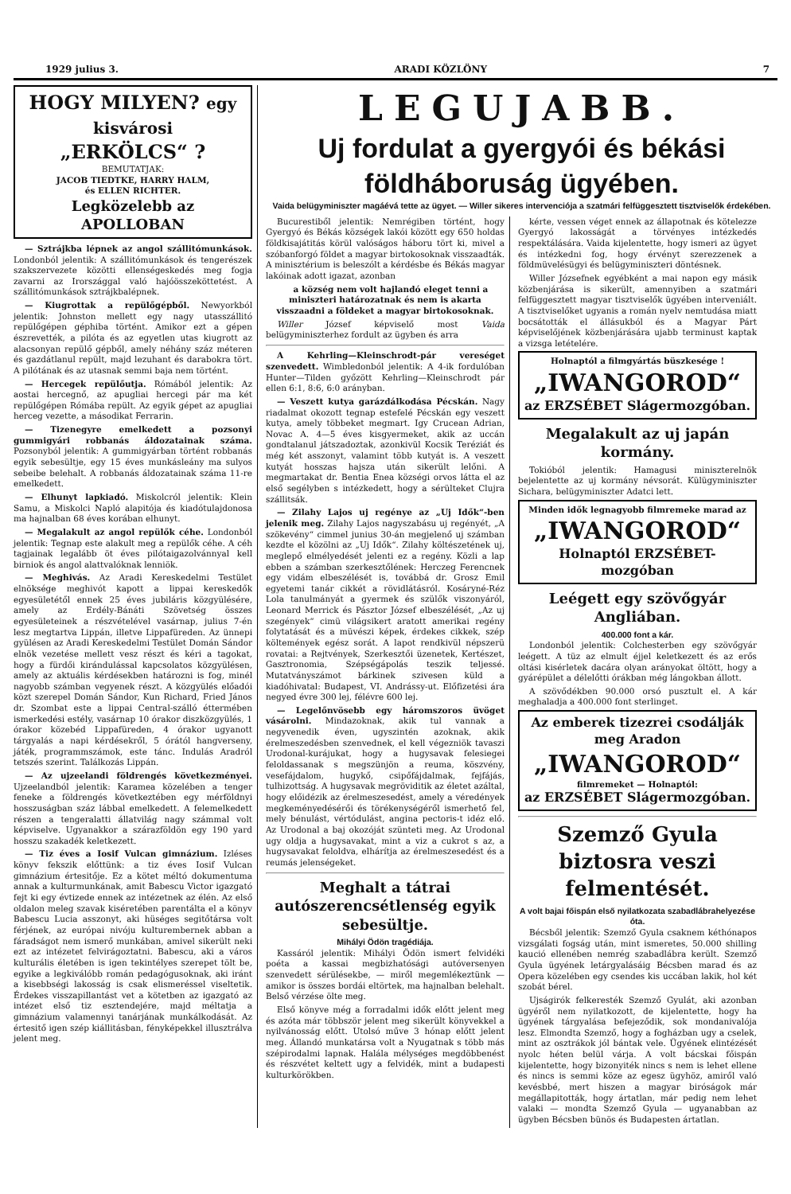1929 julius 3. ARADI KÖZLÖNY 7
HOGY MILYEN? egy kisvárosi
„ERKÖLCS“ ?
BEMUTATJAK:
JACOB TIEDTKE, HARRY HALM,
és ELLEN RICHTER.
Legközelebb az APOLLOBAN
— Sztrájkba lépnek az angol szállitómunkások. Londonból jelentik: A szállitómunkások és tengerészek szakszervezete közötti ellenségeskedés meg fogja zavarni az Irországgal való hajóösszeköttetést. A szállitómunkások sztrájkbalépnek.
— Kiugrottak a repülőgépből. Newyorkból jelentik: Johnston mellett egy nagy utasszállitó repülőgépen géphiba történt. Amikor ezt a gépen észrevették, a pilóta és az egyetlen utas kiugrott az alacsonyan repülő gépből, amely néhány száz méteren és gazdátlanul repült, majd lezuhant és darabokra tört. A pilótának és az utasnak semmi baja nem történt.
— Hercegek repülőutja. Rómából jelentik: Az aostai hercegnő, az apugliai hercegi pár ma két repülőgépen Rómába repült. Az egyik gépet az apugliai herceg vezette, a másodikat Ferrarin.
— Tizenegyre emelkedett a pozsonyi gummigyári robbanás áldozatainak száma. Pozsonyból jelentik: A gummigyárban történt robbanás egyik sebesültje, egy 15 éves munkásleány ma sulyos sebeibe belehalt. A robbanás áldozatainak száma 11-re emelkedett.
— Elhunyt lapkiadó. Miskolcról jelentik: Klein Samu, a Miskolci Napló alapitója és kiadótulajdonosa ma hajnalban 68 éves korában elhunyt.
— Megalakult az angol repülők céhe. Londonból jelentik: Tegnap este alakult meg a repülők céhe. A céh tagjainak legalább öt éves pilótaigazolvánnyal kell birniok és angol alattvalóknak lenniök.
— Meghivás. Az Aradi Kereskedelmi Testület elnöksége meghivót kapott a lippai kereskedők egyesületétől ennek 25 éves jubiláris közgyülésére, amely az Erdély-Bánáti Szövetség összes egyesületeinek a részvételével vasárnap, julius 7-én lesz megtartva Lippán, illetve Lippafüreden. Az ünnepi gyülésen az Aradi Kereskedelmi Testület Domán Sándor elnök vezetése mellett vesz részt és kéri a tagokat, hogy a fürdői kirándulással kapcsolatos közgyülésen, amely az aktuális kérdésekben határozni is fog, minél nagyobb számban vegyenek részt. A közgyülés előadói közt szerepel Domán Sándor, Kun Richard, Fried János dr. Szombat este a lippai Central-szálló éttermében ismerkedési estély, vasárnap 10 órakor diszközgyülés, 1 órakor közebéd Lippafüreden, 4 órakor ugyanott tárgyalás a napi kérdésekről, 5 órától hangverseny, játék, programmszámok, este tánc. Indulás Aradról tetszés szerint. Találkozás Lippán.
— Az ujzeelandi földrengés következményei. Ujzeelandból jelentik: Karamea közelében a tenger feneke a földrengés következtében egy mérföldnyi hosszuságban száz lábbal emelkedett. A felemelkedett részen a tengeralatti állatvilág nagy számmal volt képviselve. Ugyanakkor a szárazföldön egy 190 yard hosszu szakadék keletkezett.
— Tiz éves a Iosif Vulcan gimnázium. Izléses könyv fekszik előttünk: a tiz éves Iosif Vulcan gimnázium értesitője. Ez a kötet méltó dokumentuma annak a kulturmunkának, amit Babescu Victor igazgató fejt ki egy évtizede ennek az intézetnek az élén. Az első oldalon meleg szavak kiséretében parentálta el a könyv Babescu Lucia asszonyt, aki hüséges segitőtársa volt férjének, az európai nivóju kulturembernek abban a fáradságot nem ismerő munkában, amivel sikerült neki ezt az intézetet felvirágoztatni. Babescu, aki a város kulturális életében is igen tekintélyes szerepet tölt be, egyike a legkiválóbb román pedagógusoknak, aki iránt a kisebbségi lakosság is csak elismeréssel viseltetik. Érdekes visszapillantást vet a kötetben az igazgató az intézet első tiz esztendejére, majd méltatja a gimnázium valamennyi tanárjának munkálkodását. Az értesitő igen szép kiállitásban, fényképekkel illusztrálva jelent meg.
LEGUJABB.
Uj fordulat a gyergyói és békási földháboruság ügyében.
Vaida belügyminiszter magáévá tette az ügyet. — Willer sikeres intervenciója a szatmári felfüggesztett tisztviselők érdekében.
Bucurestiből jelentik: Nemrégiben történt, hogy Gyergyó és Békás községek lakói között egy 650 holdas földkisajátitás körül valóságos háboru tört ki, mivel a szóbanforgó földet a magyar birtokosoknak visszaadták. A minisztérium is beleszólt a kérdésbe és Békás magyar lakóinak adott igazat, azonban
a község nem volt hajlandó eleget tenni a miniszteri határozatnak és nem is akarta visszaadni a földeket a magyar birtokosoknak.
Willer József képviselő most Vaida belügyminiszterhez fordult az ügyben és arra
A Kehrling—Kleinschrodt-pár vereséget szenvedett. Wimbledonból jelentik: A 4-ik fordulóban Hunter—Tilden győzött Kehrling—Kleinschrodt pár ellen 6:1, 8:6, 6:0 arányban.
— Veszett kutya garázdálkodása Pécskán. Nagy riadalmat okozott tegnap estefelé Pécskán egy veszett kutya, amely többeket megmart. Igy Crucean Adrian, Novac A. 4—5 éves kisgyermeket, akik az uccán gondtalanul játszadoztak, azonkivül Kocsik Teréziát és még két asszonyt, valamint több kutyát is. A veszett kutyát hosszas hajsza után sikerült lelőni. A megmartakat dr. Bentia Enea községi orvos látta el az első segélyben s intézkedett, hogy a sérülteket Clujra szállitsák.
— Zilahy Lajos uj regénye az „Uj Idők“-ben jelenik meg. Zilahy Lajos nagyszabásu uj regényét, „A szökevény“ cimmel junius 30-án megjelenő uj számban kezdte el közölni az „Uj Idők“. Zilahy költészetének uj, meglepő elmélyedését jelenti ez a regény. Közli a lap ebben a számban szerkesztőlének: Herczeg Ferencnek egy vidám elbeszélését is, továbbá dr. Grosz Emil egyetemi tanár cikkét a rövidlátásról. Kosáryné-Réz Lola tanulmányát a gyermek és szülők viszonyáról, Leonard Merrick és Pásztor József elbeszélését, „Az uj szegények“ cimü világsikert aratott amerikai regény folytatását és a müvészi képek, érdekes cikkek, szép költemények egész sorát. A lapot rendkivül népszerü rovatai: a Rejtvények, Szerkesztői üzenetek, Kertészet, Gasztronomia, Szépségápolás teszik teljessé. Mutatványszámot bárkinek szivesen küld a kiadóhivatal: Budapest, VI. Andrássy-ut. Előfizetési ára negyed évre 300 lej, félévre 600 lej.
— Legelőnvösebb egy háromszoros üvöget vásárolni. Mindazoknak, akik tul vannak a negyvenedik éven, ugyszintén azoknak, akik érelmeszedésben szenvednek, el kell végezniök tavaszi Urodonal-kurájukat, hogy a hugysavak felesiegei feloldassanak s megszünjön a reuma, köszvény, vesefájdalom, hugykő, csipőfájdalmak, fejfájás, tulhizottság. A hugysavak megröviditik az életet azáltal, hogy előidézik az érelmeszesedést, amely a véredények megkeményedésérői és törékenységéről ismerhető fel, mely bénulást, vértódulást, angina pectoris-t idéz elő. Az Urodonal a baj okozóját szünteti meg. Az Urodonal ugy oldja a hugysavakat, mint a viz a cukrot s az, a hugysavakat feloldva, elhárítja az érelmeszesedést és a reumás jelenségeket.
Meghalt a tátrai autószerencsétlenség egyik sebesültje.
Mihályi Ödön tragédiája.
Kassáról jelentik: Mihályi Ödön ismert felvidéki poéta a kassai megbizhatósági autóversenyen szenvedett sérülésekbe, — miről megemlékeztünk — amikor is összes bordái eltörtek, ma hajnalban belehalt. Belső vérzése ölte meg.
Első könyve még a forradalmi idők előtt jelent meg és azóta már többször jelent meg sikerült könyvekkel a nyilvánosság előtt. Utolsó műve 3 hónap előtt jelent meg. Állandó munkatársa volt a Nyugatnak s több más szépirodalmi lapnak. Halála mélységes megdöbbenést és részvétet keltett ugy a felvidék, mint a budapesti kulturkörökben.
kérte, vessen véget ennek az állapotnak és kötelezze Gyergyó lakosságát a törvényes intézkedés respektálására. Vaida kijelentette, hogy ismeri az ügyet és intézkedni fog, hogy érvényt szerezzenek a földmüvelésügyi és belügyminiszteri döntésnek.
Willer Józsefnek egyébként a mai napon egy másik közbenjárása is sikerült, amennyiben a szatmári felfüggesztett magyar tisztviselők ügyében interveniált. A tisztviselőket ugyanis a román nyelv nemtudása miatt bocsátották el állásukból és a Magyar Párt képviselőjének közbenjárására ujabb terminust kaptak a vizsga letételére.
Holnaptól a filmgyártás büszkesége !
„IWANGOROD“
az ERZSÉBET Slágermozgóban.
Megalakult az uj japán kormány.
Tokióból jelentik: Hamagusi miniszterelnök bejelentette az uj kormány névsorát. Külügyminiszter Sichara, belügyminiszter Adatci lett.
Minden idők legnagyobb filmremeke marad az
„IWANGOROD“
Holnaptól ERZSÉBET-mozgóban
Leégett egy szövőgyár Angliában.
400.000 font a kár.
Londonból jelentik: Colchesterben egy szövőgyár leégett. A tüz az elmult éjjel keletkezett és az erős oltási kisérletek dacára olyan arányokat öltött, hogy a gyárépület a délelőtti órákban még lángokban állott.
A szövődékben 90.000 orsó pusztult el. A kár meghaladja a 400.000 font sterlinget.
Az emberek tizezrei csodálják meg Aradon
„IWANGOROD“
filmremeket — Holnaptól:
az ERZSÉBET Slágermozgóban.
Szemző Gyula
biztosra veszi felmentését.
A volt bajai főispán első nyilatkozata szabadlábrahelyezése óta.
Bécsből jelentik: Szemző Gyula csaknem kéthónapos vizsgálati fogság után, mint ismeretes, 50.000 shilling kaució ellenében nemrég szabadlábra került. Szemző Gyula ügyének letárgyalásáig Bécsben marad és az Opera közelében egy csendes kis uccában lakik, hol két szobát bérel.
Ujságirók felkeresték Szemző Gyulát, aki azonban ügyéről nem nyilatkozott, de kijelentette, hogy ha ügyének tárgyalása befejeződik, sok mondanivalója lesz. Elmondta Szemző, hogy a fogházban ugy a cselek, mint az osztrákok jól bántak vele. Ügyének elintézését nyolc héten belül várja. A volt bácskai főispán kijelentette, hogy bizonyiték nincs s nem is lehet ellene és nincs is semmi köze az egesz ügyhöz, amiről való kevésbbé, mert hiszen a magyar biróságok már megállapitották, hogy ártatlan, már pedig nem lehet valaki — mondta Szemző Gyula — ugyanabban az ügyben Bécsben bünös és Budapesten ártatlan.